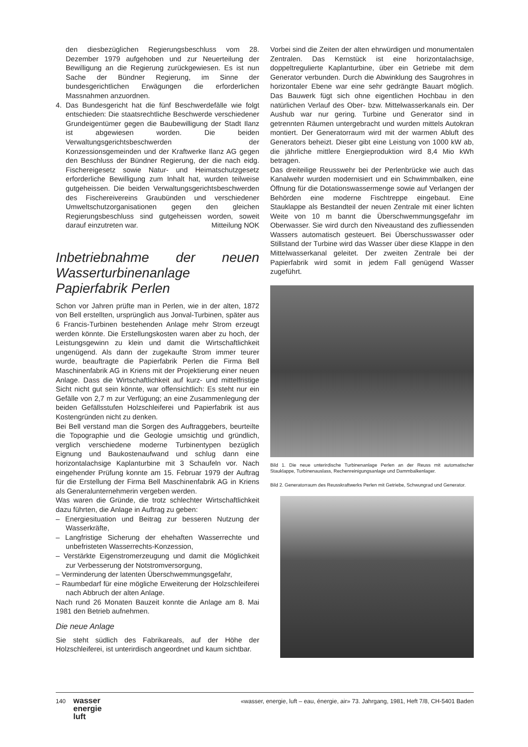den diesbezüglichen Regierungsbeschluss vom 28. Dezember 1979 aufgehoben und zur Neuerteilung der Bewilligung an die Regierung zurückgewiesen. Es ist nun Sache der Bündner Regierung, im Sinne der bundesgerichtlichen Erwägungen die erforderlichen Massnahmen anzuordnen.
4. Das Bundesgericht hat die fünf Beschwerdefälle wie folgt entschieden: Die staatsrechtliche Beschwerde verschiedener Grundeigentümer gegen die Baubewilligung der Stadt Ilanz ist abgewiesen worden. Die beiden Verwaltungsgerichtsbeschwerden der Konzessionsgemeinden und der Kraftwerke Ilanz AG gegen den Beschluss der Bündner Regierung, der die nach eidg. Fischereigesetz sowie Natur- und Heimatschutzgesetz erforderliche Bewilligung zum Inhalt hat, wurden teilweise gutgeheissen. Die beiden Verwaltungsgerichtsbeschwerden des Fischereivereins Graubünden und verschiedener Umweltschutzorganisationen gegen den gleichen Regierungsbeschluss sind gutgeheissen worden, soweit darauf einzutreten war. Mitteilung NOK
Inbetriebnahme der neuen Wasserturbinenanlage Papierfabrik Perlen
Schon vor Jahren prüfte man in Perlen, wie in der alten, 1872 von Bell erstellten, ursprünglich aus Jonval-Turbinen, später aus 6 Francis-Turbinen bestehenden Anlage mehr Strom erzeugt werden könnte. Die Erstellungskosten waren aber zu hoch, der Leistungsgewinn zu klein und damit die Wirtschaftlichkeit ungenügend. Als dann der zugekaufte Strom immer teurer wurde, beauftragte die Papierfabrik Perlen die Firma Bell Maschinenfabrik AG in Kriens mit der Projektierung einer neuen Anlage. Dass die Wirtschaftlichkeit auf kurz- und mittelfristige Sicht nicht gut sein könnte, war offensichtlich: Es steht nur ein Gefälle von 2,7 m zur Verfügung; an eine Zusammenlegung der beiden Gefällsstufen Holzschleiferei und Papierfabrik ist aus Kostengründen nicht zu denken.
Bei Bell verstand man die Sorgen des Auftraggebers, beurteilte die Topographie und die Geologie umsichtig und gründlich, verglich verschiedene moderne Turbinentypen bezüglich Eignung und Baukostenaufwand und schlug dann eine horizontalachsige Kaplanturbine mit 3 Schaufeln vor. Nach eingehender Prüfung konnte am 15. Februar 1979 der Auftrag für die Erstellung der Firma Bell Maschinenfabrik AG in Kriens als Generalunternehmerin vergeben werden.
Was waren die Gründe, die trotz schlechter Wirtschaftlichkeit dazu führten, die Anlage in Auftrag zu geben:
– Energiesituation und Beitrag zur besseren Nutzung der Wasserkräfte,
– Langfristige Sicherung der ehehaften Wasserrechte und unbefristeten Wasserrechts-Konzession,
– Verstärkte Eigenstromerzeugung und damit die Möglichkeit zur Verbesserung der Notstromversorgung,
– Verminderung der latenten Überschwemmungsgefahr,
– Raumbedarf für eine mögliche Erweiterung der Holzschleiferei nach Abbruch der alten Anlage.
Nach rund 26 Monaten Bauzeit konnte die Anlage am 8. Mai 1981 den Betrieb aufnehmen.
Die neue Anlage
Sie steht südlich des Fabrikareals, auf der Höhe der Holzschleiferei, ist unterirdisch angeordnet und kaum sichtbar.
Vorbei sind die Zeiten der alten ehrwürdigen und monumentalen Zentralen. Das Kernstück ist eine horizontalachsige, doppeltregulierte Kaplanturbine, über ein Getriebe mit dem Generator verbunden. Durch die Abwinklung des Saugrohres in horizontaler Ebene war eine sehr gedrängte Bauart möglich. Das Bauwerk fügt sich ohne eigentlichen Hochbau in den natürlichen Verlauf des Ober- bzw. Mittelwasserkanals ein. Der Aushub war nur gering. Turbine und Generator sind in getrennten Räumen untergebracht und wurden mittels Autokran montiert. Der Generatorraum wird mit der warmen Abluft des Generators beheizt. Dieser gibt eine Leistung von 1000 kW ab, die jährliche mittlere Energieproduktion wird 8,4 Mio kWh betragen.
Das dreiteilige Reusswehr bei der Perlenbrücke wie auch das Kanalwehr wurden modernisiert und ein Schwimmbalken, eine Öffnung für die Dotationswassermenge sowie auf Verlangen der Behörden eine moderne Fischtreppe eingebaut. Eine Stauklappe als Bestandteil der neuen Zentrale mit einer lichten Weite von 10 m bannt die Überschwemmungsgefahr im Oberwasser. Sie wird durch den Niveaustand des zufliessenden Wassers automatisch gesteuert. Bei Überschusswasser oder Stillstand der Turbine wird das Wasser über diese Klappe in den Mittelwasserkanal geleitet. Der zweiten Zentrale bei der Papierfabrik wird somit in jedem Fall genügend Wasser zugeführt.
Bild 1. Die neue unterirdische Turbinenanlage Perlen an der Reuss mit automatischer Stauklappe, Turbinenauslass, Rechenreinigungsanlage und Dammbalkenlager.
Bild 2. Generatorraum des Reusskraftwerks Perlen mit Getriebe, Schwungrad und Generator.
140 wasser
energie
luft
«wasser, energie, luft – eau, énergie, air» 73. Jahrgang, 1981, Heft 7/8, CH-5401 Baden